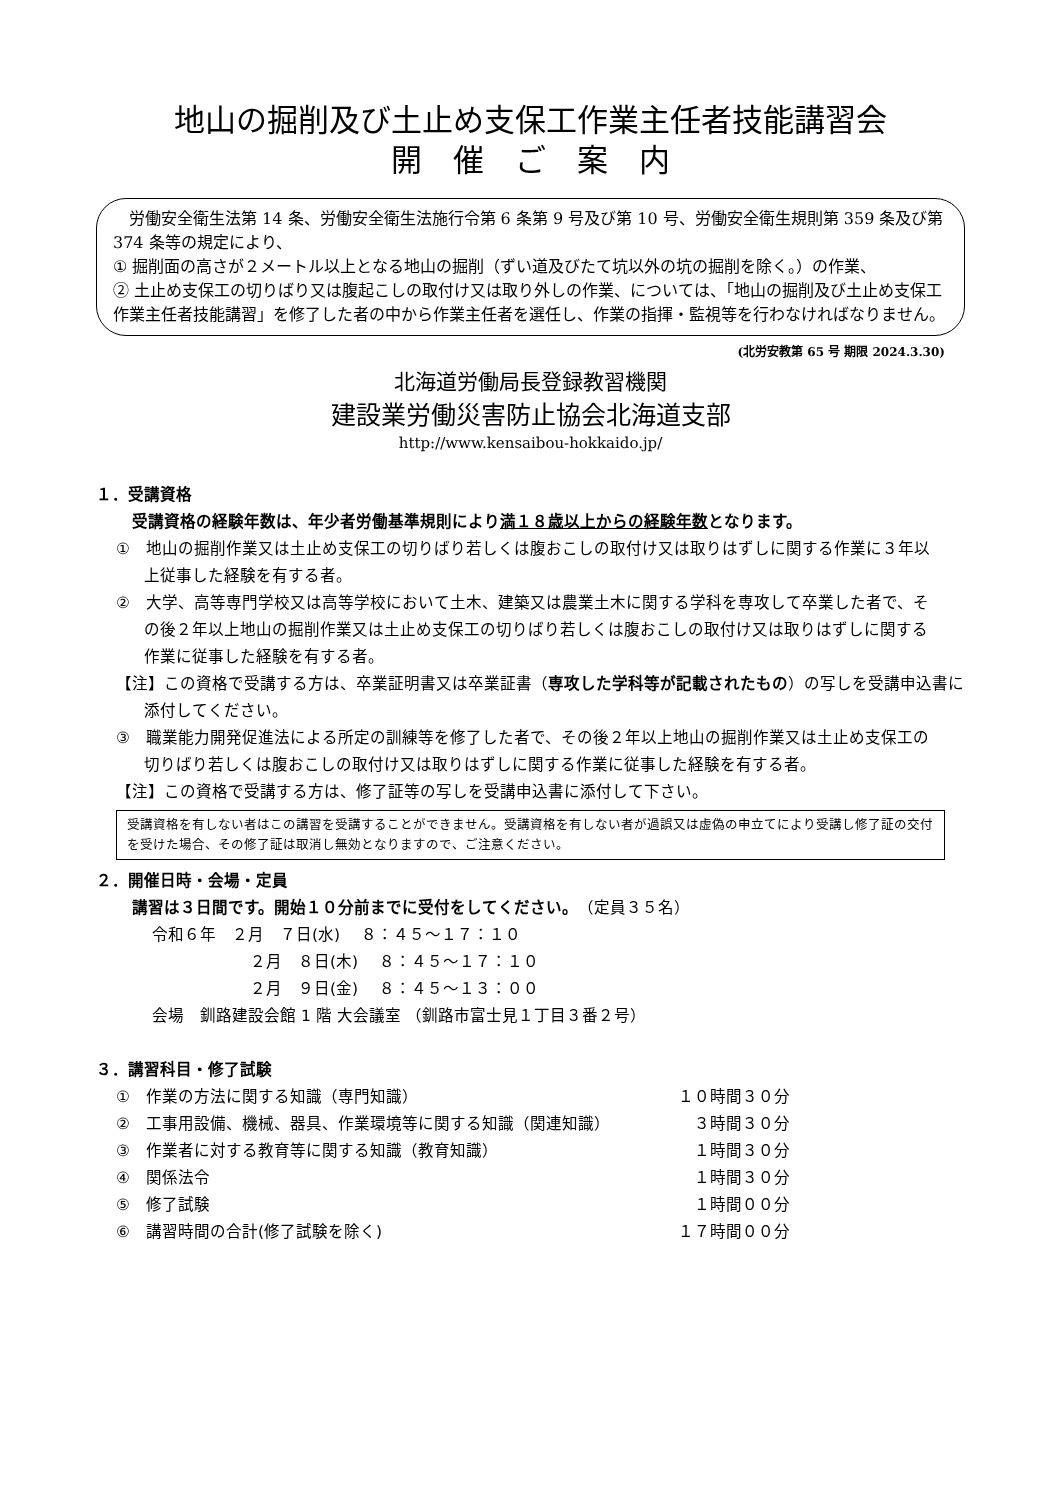地山の掘削及び土止め支保工作業主任者技能講習会
開　催　ご　案　内
　労働安全衛生法第 14 条、労働安全衛生法施行令第 6 条第 9 号及び第 10 号、労働安全衛生規則第 359 条及び第 374 条等の規定により、
① 掘削面の高さが２メートル以上となる地山の掘削（ずい道及びたて坑以外の坑の掘削を除く。）の作業、
② 土止め支保工の切りばり又は腹起こしの取付け又は取り外しの作業、については、「地山の掘削及び土止め支保工作業主任者技能講習」を修了した者の中から作業主任者を選任し、作業の指揮・監視等を行わなければなりません。
(北労安教第 65 号 期限 2024.3.30)
北海道労働局長登録教習機関
建設業労働災害防止協会北海道支部
http://www.kensaibou-hokkaido.jp/
１．受講資格
受講資格の経験年数は、年少者労働基準規則により満１８歳以上からの経験年数となります。
①　地山の掘削作業又は土止め支保工の切りばり若しくは腹おこしの取付け又は取りはずしに関する作業に３年以上従事した経験を有する者。
②　大学、高等専門学校又は高等学校において土木、建築又は農業土木に関する学科を専攻して卒業した者で、その後２年以上地山の掘削作業又は土止め支保工の切りばり若しくは腹おこしの取付け又は取りはずしに関する作業に従事した経験を有する者。
【注】この資格で受講する方は、卒業証明書又は卒業証書（専攻した学科等が記載されたもの）の写しを受講申込書に添付してください。
③　職業能力開発促進法による所定の訓練等を修了した者で、その後２年以上地山の掘削作業又は土止め支保工の切りばり若しくは腹おこしの取付け又は取りはずしに関する作業に従事した経験を有する者。
【注】この資格で受講する方は、修了証等の写しを受講申込書に添付して下さい。
受講資格を有しない者はこの講習を受講することができません。受講資格を有しない者が過誤又は虚偽の申立てにより受講し修了証の交付を受けた場合、その修了証は取消し無効となりますので、ご注意ください。
２．開催日時・会場・定員
講習は３日間です。開始１０分前までに受付をしてください。　（定員３５名）
令和６年　２月　７日(水)　 ８：４５～１７：１０
２月　８日(木)　 ８：４５～１７：１０
２月　９日(金)　 ８：４５～１３：００
会場　釧路建設会館 1 階 大会議室 （釧路市富士見１丁目３番２号）
３．講習科目・修了試験
| ① 作業の方法に関する知識（専門知識） | １０時間３０分 |
| ② 工事用設備、機械、器具、作業環境等に関する知識（関連知識） | ３時間３０分 |
| ③ 作業者に対する教育等に関する知識（教育知識） | １時間３０分 |
| ④ 関係法令 | １時間３０分 |
| ⑤ 修了試験 | １時間００分 |
| ⑥ 講習時間の合計(修了試験を除く) | １７時間００分 |